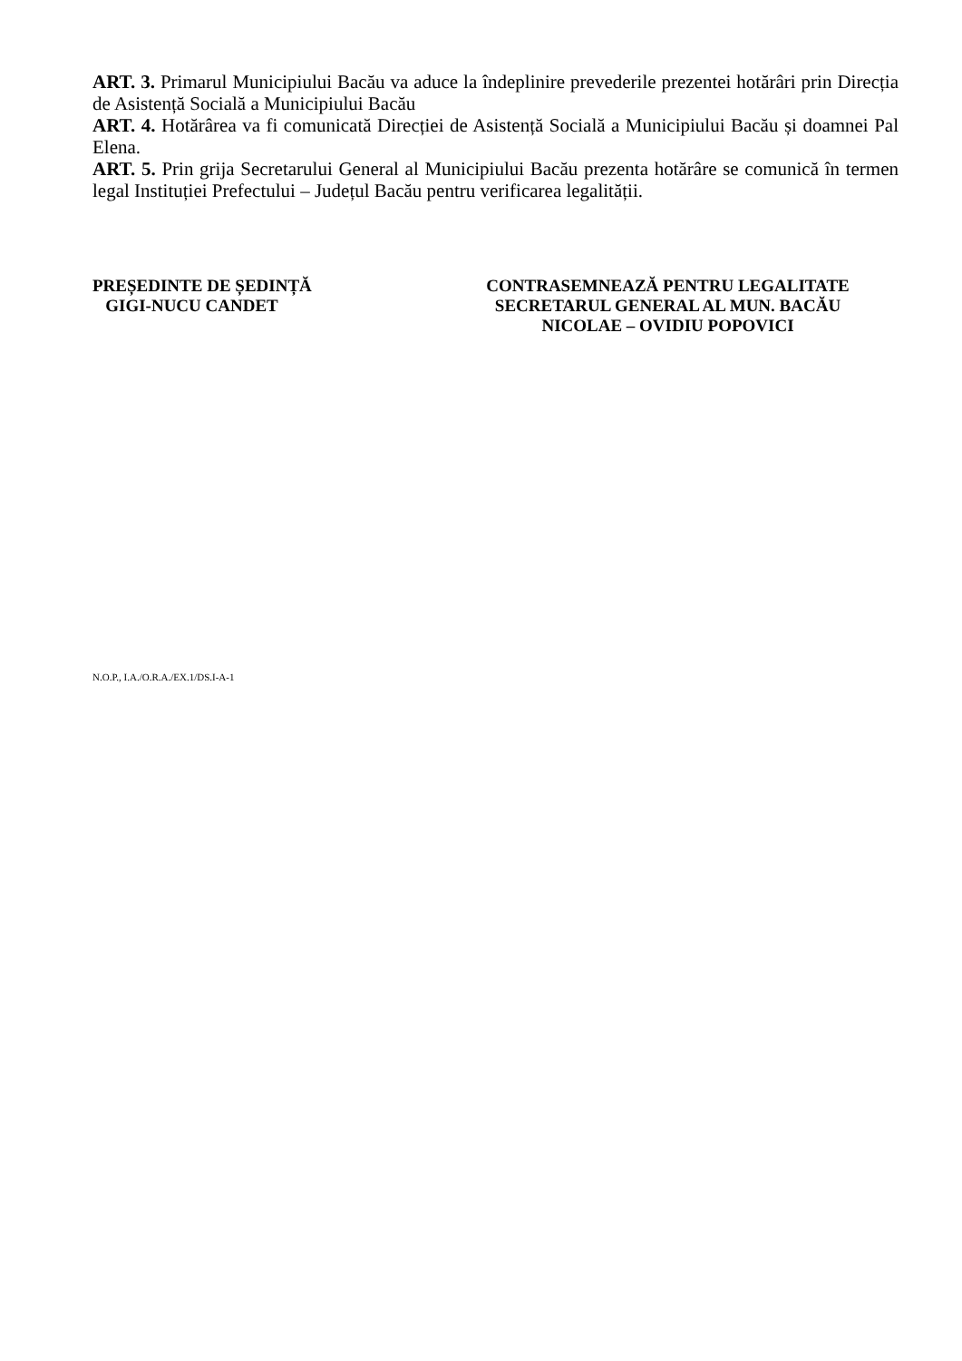ART. 3. Primarul Municipiului Bacău va aduce la îndeplinire prevederile prezentei hotărâri prin Direcția de Asistență Socială a Municipiului Bacău
ART. 4. Hotărârea va fi comunicată Direcției de Asistență Socială a Municipiului Bacău și doamnei Pal Elena.
ART. 5. Prin grija Secretarului General al Municipiului Bacău prezenta hotărâre se comunică în termen legal Instituției Prefectului – Județul Bacău pentru verificarea legalității.
PREȘEDINTE DE ȘEDINȚĂ
GIGI-NUCU CANDET
CONTRASEMNEAZĂ PENTRU LEGALITATE
SECRETARUL GENERAL AL MUN. BACĂU
NICOLAE – OVIDIU POPOVICI
N.O.P., I.A./O.R.A./EX.1/DS.I-A-1